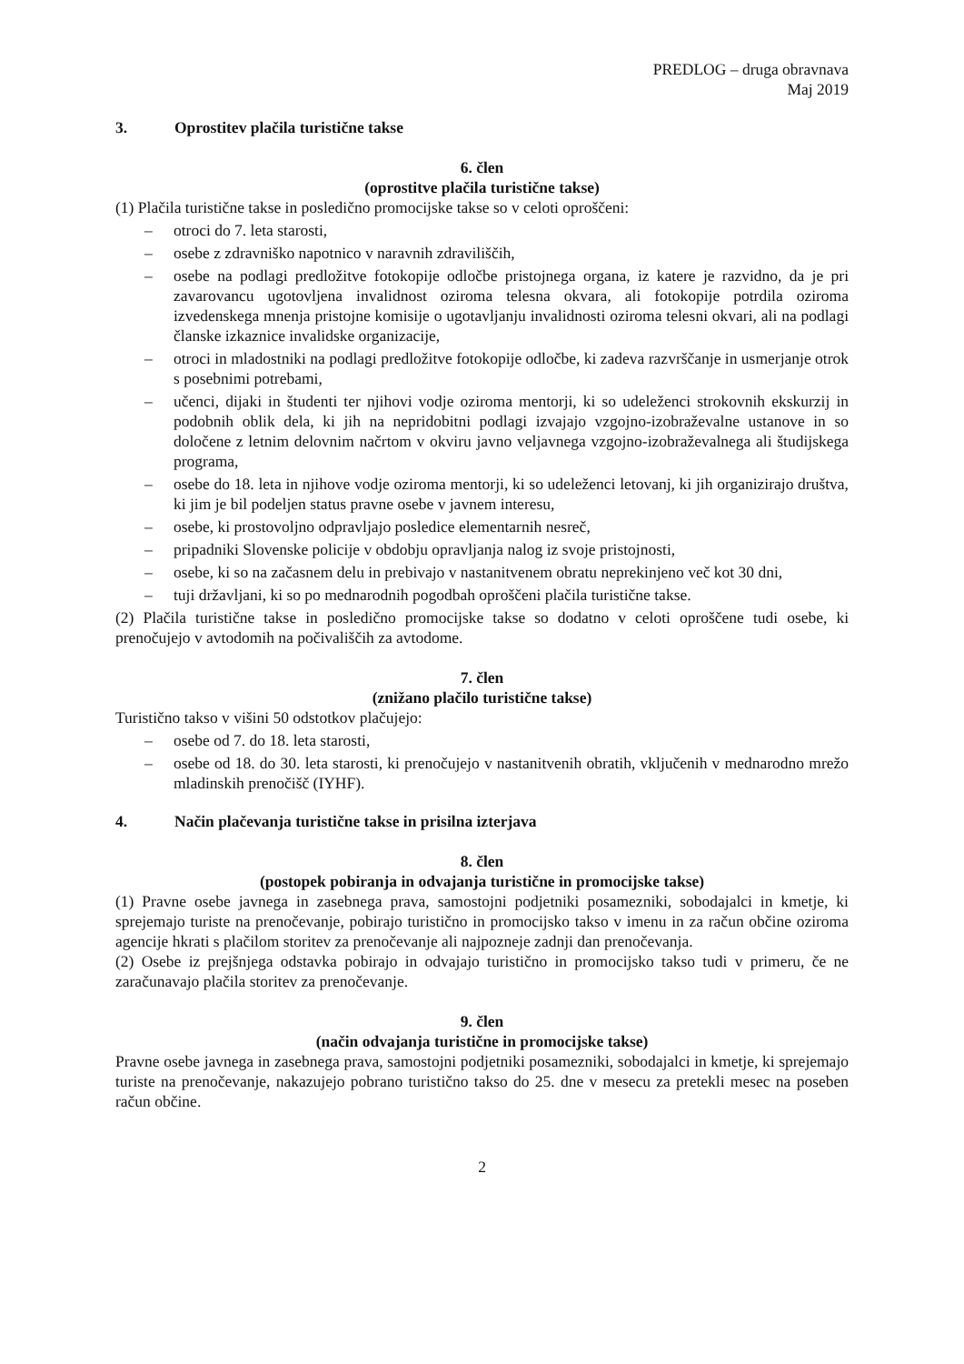PREDLOG – druga obravnava
Maj 2019
3. Oprostitev plačila turistične takse
6. člen
(oprostitve plačila turistične takse)
(1) Plačila turistične takse in posledično promocijske takse so v celoti oproščeni:
– otroci do 7. leta starosti,
– osebe z zdravniško napotnico v naravnih zdraviliščih,
– osebe na podlagi predložitve fotokopije odločbe pristojnega organa, iz katere je razvidno, da je pri zavarovancu ugotovljena invalidnost oziroma telesna okvara, ali fotokopije potrdila oziroma izvedenskega mnenja pristojne komisije o ugotavljanju invalidnosti oziroma telesni okvari, ali na podlagi članske izkaznice invalidske organizacije,
– otroci in mladostniki na podlagi predložitve fotokopije odločbe, ki zadeva razvrščanje in usmerjanje otrok s posebnimi potrebami,
– učenci, dijaki in študenti ter njihovi vodje oziroma mentorji, ki so udeleženci strokovnih ekskurzij in podobnih oblik dela, ki jih na nepridobitni podlagi izvajajo vzgojno-izobraževalne ustanove in so določene z letnim delovnim načrtom v okviru javno veljavnega vzgojno-izobraževalnega ali študijskega programa,
– osebe do 18. leta in njihove vodje oziroma mentorji, ki so udeleženci letovanj, ki jih organizirajo društva, ki jim je bil podeljen status pravne osebe v javnem interesu,
– osebe, ki prostovoljno odpravljajo posledice elementarnih nesreč,
– pripadniki Slovenske policije v obdobju opravljanja nalog iz svoje pristojnosti,
– osebe, ki so na začasnem delu in prebivajo v nastanitvenem obratu neprekinjeno več kot 30 dni,
– tuji državljani, ki so po mednarodnih pogodbah oproščeni plačila turistične takse.
(2) Plačila turistične takse in posledično promocijske takse so dodatno v celoti oproščene tudi osebe, ki prenočujejo v avtodomih na počivališčih za avtodome.
7. člen
(znižano plačilo turistične takse)
Turistično takso v višini 50 odstotkov plačujejo:
– osebe od 7. do 18. leta starosti,
– osebe od 18. do 30. leta starosti, ki prenočujejo v nastanitvenih obratih, vključenih v mednarodno mrežo mladinskih prenočišč (IYHF).
4. Način plačevanja turistične takse in prisilna izterjava
8. člen
(postopek pobiranja in odvajanja turistične in promocijske takse)
(1) Pravne osebe javnega in zasebnega prava, samostojni podjetniki posamezniki, sobodajalci in kmetje, ki sprejemajo turiste na prenočevanje, pobirajo turistično in promocijsko takso v imenu in za račun občine oziroma agencije hkrati s plačilom storitev za prenočevanje ali najpozneje zadnji dan prenočevanja.
(2) Osebe iz prejšnjega odstavka pobirajo in odvajajo turistično in promocijsko takso tudi v primeru, če ne zaračunavajo plačila storitev za prenočevanje.
9. člen
(način odvajanja turistične in promocijske takse)
Pravne osebe javnega in zasebnega prava, samostojni podjetniki posamezniki, sobodajalci in kmetje, ki sprejemajo turiste na prenočevanje, nakazujejo pobrano turistično takso do 25. dne v mesecu za pretekli mesec na poseben račun občine.
2